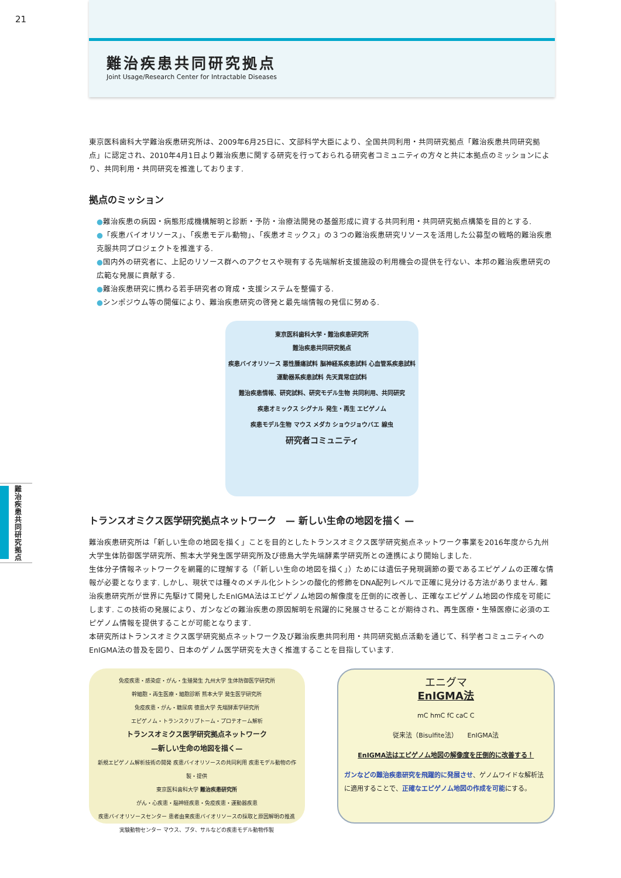21
難治疾患共同研究拠点
Joint Usage/Research Center for Intractable Diseases
東京医科歯科大学難治疾患研究所は、2009年6月25日に、文部科学大臣により、全国共同利用・共同研究拠点「難治疾患共同研究拠点」に認定され、2010年4月1日より難治疾患に関する研究を行っておられる研究者コミュニティの方々と共に本拠点のミッションにより、共同利用・共同研究を推進しております.
拠点のミッション
●難治疾患の病因・病態形成機構解明と診断・予防・治療法開発の基盤形成に資する共同利用・共同研究拠点構築を目的とする.
●「疾患バイオリソース」、「疾患モデル動物」、「疾患オミックス」の３つの難治疾患研究リソースを活用した公募型の戦略的難治疾患克服共同プロジェクトを推進する.
●国内外の研究者に、上記のリソース群へのアクセスや現有する先端解析支援施設の利用機会の提供を行ない、本邦の難治疾患研究の広範な発展に貢献する.
●難治疾患研究に携わる若手研究者の育成・支援システムを整備する.
●シンポジウム等の開催により、難治疾患研究の啓発と最先端情報の発信に努める.
東京医科歯科大学・難治疾患研究所
難治疾患共同研究拠点
疾患バイオリソース 悪性腫瘍試料 脳神経系疾患試料 心血管系疾患試料 運動器系疾患試料 先天異常症試料
難治疾患情報、研究試料、研究モデル生物 共同利用、共同研究
疾患オミックス シグナル 発生・再生 エピゲノム
疾患モデル生物 マウス メダカ ショウジョウバエ 線虫
研究者コミュニティ
トランスオミクス医学研究拠点ネットワーク　— 新しい生命の地図を描く —
難治疾患研究所は「新しい生命の地図を描く」ことを目的としたトランスオミクス医学研究拠点ネットワーク事業を2016年度から九州大学生体防御医学研究所、熊本大学発生医学研究所及び徳島大学先端酵素学研究所との連携により開始しました.
生体分子情報ネットワークを網羅的に理解する（「新しい生命の地図を描く」）ためには遺伝子発現調節の要であるエピゲノムの正確な情報が必要となります. しかし、現状では種々のメチル化シトシンの酸化的修飾をDNA配列レベルで正確に見分ける方法がありません. 難治疾患研究所が世界に先駆けて開発したEnIGMA法はエピゲノム地図の解像度を圧倒的に改善し、正確なエピゲノム地図の作成を可能にします. この技術の発展により、ガンなどの難治疾患の原因解明を飛躍的に発展させることが期待され、再生医療・生殖医療に必須のエピゲノム情報を提供することが可能となります.
本研究所はトランスオミクス医学研究拠点ネットワーク及び難治疾患共同利用・共同研究拠点活動を通じて、科学者コミュニティへのEnIGMA法の普及を図り、日本のゲノム医学研究を大きく推進することを目指しています.
免疫疾患・感染症・がん・生殖発生 九州大学 生体防御医学研究所
幹細胞・再生医療・細胞診断 熊本大学 発生医学研究所
免疫疾患・がん・糖尿病 徳島大学 先端酵素学研究所
エピゲノム・トランスクリプトーム・プロテオーム解析
トランスオミクス医学研究拠点ネットワーク
—新しい生命の地図を描く—
新規エピゲノム解析技術の開発 疾患バイオリソースの共同利用 疾患モデル動物の作製・提供
東京医科歯科大学 難治疾患研究所
がん・心疾患・脳神経疾患・免疫疾患・運動器疾患
疾患バイオリソースセンター 患者由来疾患バイオリソースの採取と原因解明の推進
実験動物センター マウス、ブタ、サルなどの疾患モデル動物作製
エニグマ
EnIGMA法
mC hmC fC caC C
従来法（Bisulfite法）　　EnIGMA法
EnIGMA法はエピゲノム地図の解像度を圧倒的に改善する！
ガンなどの難治疾患研究を飛躍的に発展させ、ゲノムワイドな解析法に適用することで、正確なエピゲノム地図の作成を可能にする。
難治疾患共同研究拠点